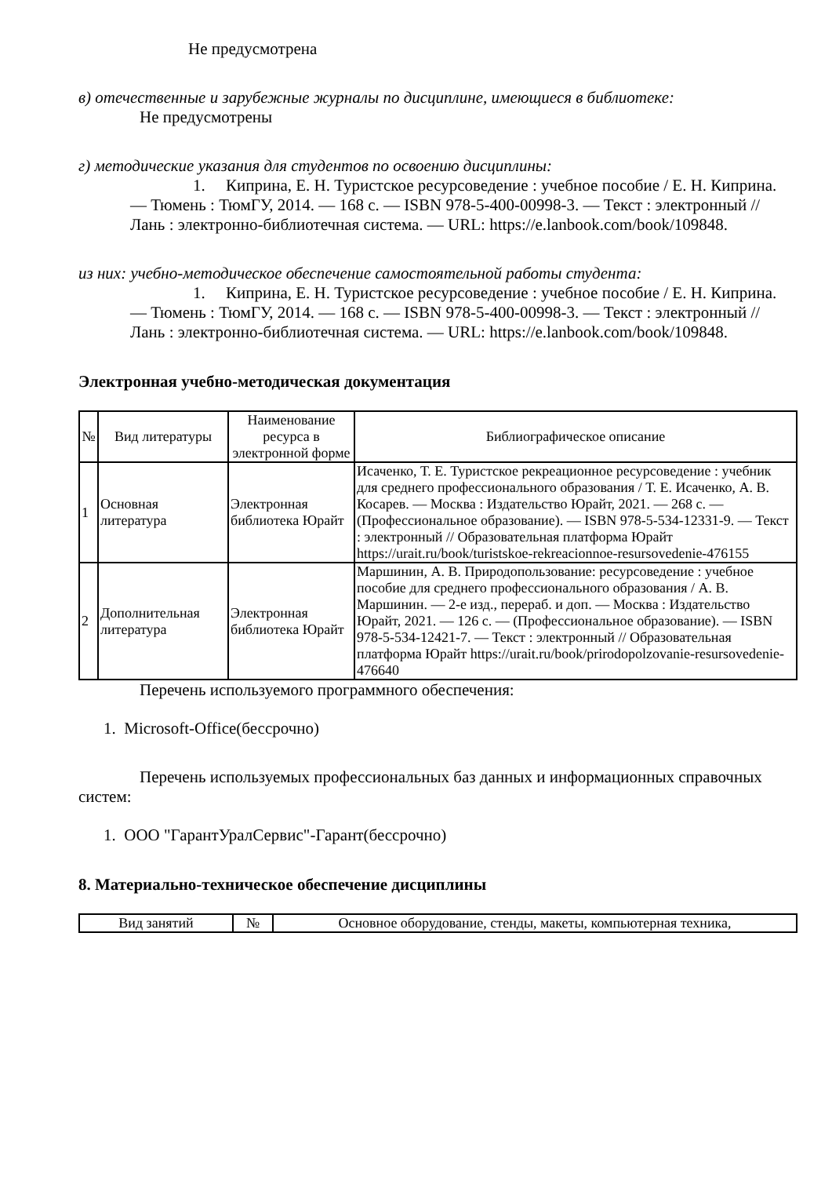Не предусмотрена
в) отечественные и зарубежные журналы по дисциплине, имеющиеся в библиотеке:
Не предусмотрены
г) методические указания для студентов по освоению дисциплины:
1. Киприна, Е. Н. Туристское ресурсоведение : учебное пособие / Е. Н. Киприна. — Тюмень : ТюмГУ, 2014. — 168 с. — ISBN 978-5-400-00998-3. — Текст : электронный // Лань : электронно-библиотечная система. — URL: https://e.lanbook.com/book/109848.
из них: учебно-методическое обеспечение самостоятельной работы студента:
1. Киприна, Е. Н. Туристское ресурсоведение : учебное пособие / Е. Н. Киприна. — Тюмень : ТюмГУ, 2014. — 168 с. — ISBN 978-5-400-00998-3. — Текст : электронный // Лань : электронно-библиотечная система. — URL: https://e.lanbook.com/book/109848.
Электронная учебно-методическая документация
| № | Вид литературы | Наименование ресурса в электронной форме | Библиографическое описание |
| --- | --- | --- | --- |
| 1 | Основная литература | Электронная библиотека Юрайт | Исаченко, Т. Е. Туристское рекреационное ресурсоведение : учебник для среднего профессионального образования / Т. Е. Исаченко, А. В. Косарев. — Москва : Издательство Юрайт, 2021. — 268 с. — (Профессиональное образование). — ISBN 978-5-534-12331-9. — Текст : электронный // Образовательная платформа Юрайт https://urait.ru/book/turistskoe-rekreacionnoe-resursovedenie-476155 |
| 2 | Дополнительная литература | Электронная библиотека Юрайт | Маршинин, А. В. Природопользование: ресурсоведение : учебное пособие для среднего профессионального образования / А. В. Маршинин. — 2-е изд., перераб. и доп. — Москва : Издательство Юрайт, 2021. — 126 с. — (Профессиональное образование). — ISBN 978-5-534-12421-7. — Текст : электронный // Образовательная платформа Юрайт https://urait.ru/book/prirodopolzovanie-resursovedenie-476640 |
Перечень используемого программного обеспечения:
1. Microsoft-Office(бессрочно)
Перечень используемых профессиональных баз данных и информационных справочных систем:
1. ООО "ГарантУралСервис"-Гарант(бессрочно)
8. Материально-техническое обеспечение дисциплины
| Вид занятий | № | Основное оборудование, стенды, макеты, компьютерная техника, |
| --- | --- | --- |